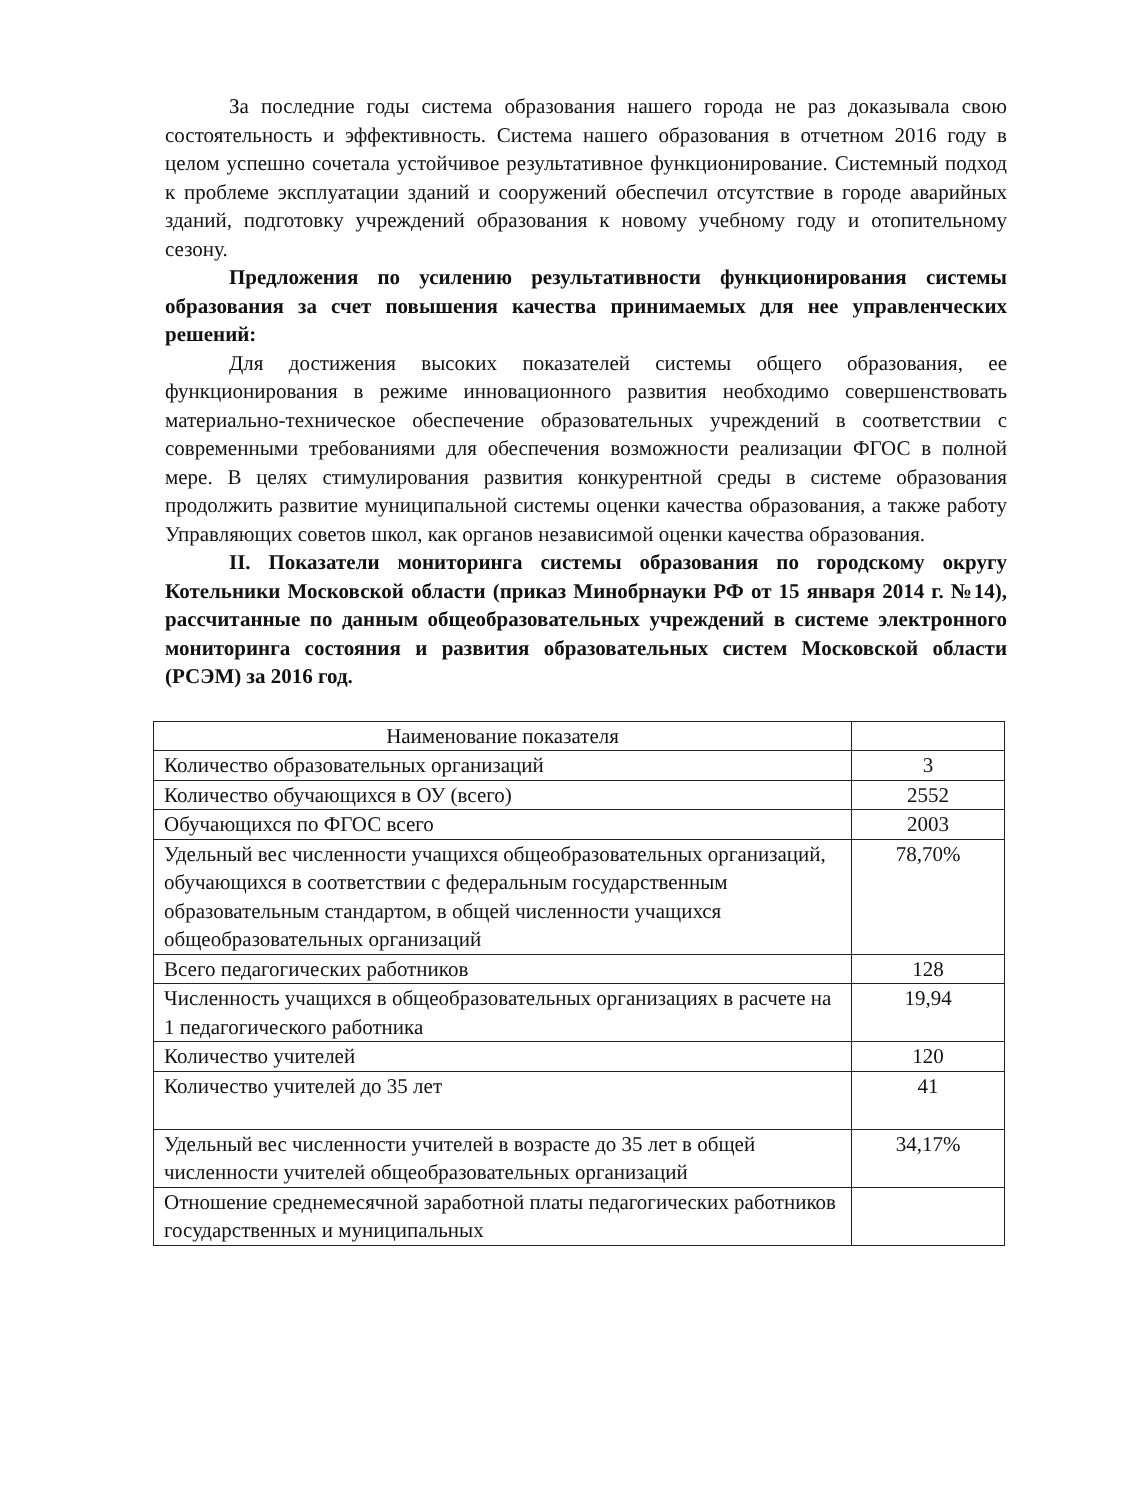За последние годы система образования нашего города не раз доказывала свою состоятельность и эффективность. Система нашего образования в отчетном 2016 году в целом успешно сочетала устойчивое результативное функционирование. Системный подход к проблеме эксплуатации зданий и сооружений обеспечил отсутствие в городе аварийных зданий, подготовку учреждений образования к новому учебному году и отопительному сезону.
Предложения по усилению результативности функционирования системы образования за счет повышения качества принимаемых для нее управленческих решений:
Для достижения высоких показателей системы общего образования, ее функционирования в режиме инновационного развития необходимо совершенствовать материально-техническое обеспечение образовательных учреждений в соответствии с современными требованиями для обеспечения возможности реализации ФГОС в полной мере. В целях стимулирования развития конкурентной среды в системе образования продолжить развитие муниципальной системы оценки качества образования, а также работу Управляющих советов школ, как органов независимой оценки качества образования.
II. Показатели мониторинга системы образования по городскому округу Котельники Московской области (приказ Минобрнауки РФ от 15 января 2014 г. №14), рассчитанные по данным общеобразовательных учреждений в системе электронного мониторинга состояния и развития образовательных систем Московской области (РСЭМ) за 2016 год.
| Наименование показателя | |
| --- | --- |
| Количество образовательных организаций | 3 |
| Количество обучающихся в ОУ (всего) | 2552 |
| Обучающихся по ФГОС всего | 2003 |
| Удельный вес численности учащихся общеобразовательных организаций, обучающихся в соответствии с федеральным государственным образовательным стандартом, в общей численности учащихся общеобразовательных организаций | 78,70% |
| Всего педагогических работников | 128 |
| Численность учащихся в общеобразовательных организациях в расчете на 1 педагогического работника | 19,94 |
| Количество учителей | 120 |
| Количество учителей до 35 лет | 41 |
| Удельный вес численности учителей в возрасте до 35 лет в общей численности учителей общеобразовательных организаций | 34,17% |
| Отношение среднемесячной заработной платы педагогических работников государственных и муниципальных | |